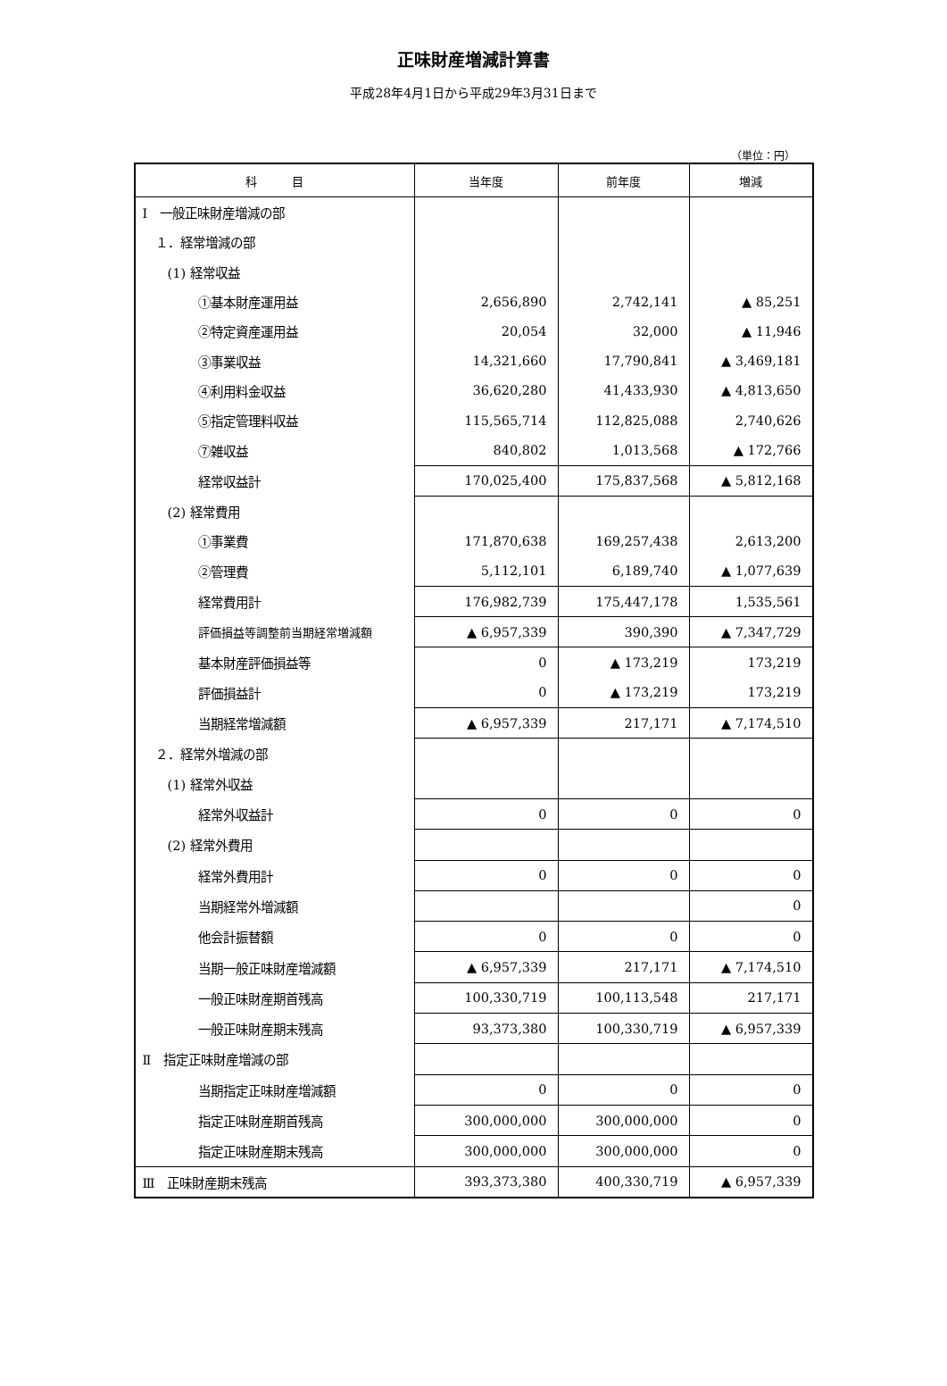正味財産増減計算書
平成28年4月1日から平成29年3月31日まで
（単位：円）
| 科 目 | 当年度 | 前年度 | 増減 |
| --- | --- | --- | --- |
| Ⅰ 一般正味財産増減の部 | | | |
| １．経常増減の部 | | | |
| (1) 経常収益 | | | |
| ①基本財産運用益 | 2,656,890 | 2,742,141 | ▲ 85,251 |
| ②特定資産運用益 | 20,054 | 32,000 | ▲ 11,946 |
| ③事業収益 | 14,321,660 | 17,790,841 | ▲ 3,469,181 |
| ④利用料金収益 | 36,620,280 | 41,433,930 | ▲ 4,813,650 |
| ⑤指定管理料収益 | 115,565,714 | 112,825,088 | 2,740,626 |
| ⑦雑収益 | 840,802 | 1,013,568 | ▲ 172,766 |
| 経常収益計 | 170,025,400 | 175,837,568 | ▲ 5,812,168 |
| (2) 経常費用 | | | |
| ①事業費 | 171,870,638 | 169,257,438 | 2,613,200 |
| ②管理費 | 5,112,101 | 6,189,740 | ▲ 1,077,639 |
| 経常費用計 | 176,982,739 | 175,447,178 | 1,535,561 |
| 評価損益等調整前当期経常増減額 | ▲ 6,957,339 | 390,390 | ▲ 7,347,729 |
| 基本財産評価損益等 | 0 | ▲ 173,219 | 173,219 |
| 評価損益計 | 0 | ▲ 173,219 | 173,219 |
| 当期経常増減額 | ▲ 6,957,339 | 217,171 | ▲ 7,174,510 |
| ２．経常外増減の部 | | | |
| (1) 経常外収益 | | | |
| 経常外収益計 | 0 | 0 | 0 |
| (2) 経常外費用 | | | |
| 経常外費用計 | 0 | 0 | 0 |
| 当期経常外増減額 | | | 0 |
| 他会計振替額 | 0 | 0 | 0 |
| 当期一般正味財産増減額 | ▲ 6,957,339 | 217,171 | ▲ 7,174,510 |
| 一般正味財産期首残高 | 100,330,719 | 100,113,548 | 217,171 |
| 一般正味財産期末残高 | 93,373,380 | 100,330,719 | ▲ 6,957,339 |
| Ⅱ 指定正味財産増減の部 | | | |
| 当期指定正味財産増減額 | 0 | 0 | 0 |
| 指定正味財産期首残高 | 300,000,000 | 300,000,000 | 0 |
| 指定正味財産期末残高 | 300,000,000 | 300,000,000 | 0 |
| Ⅲ 正味財産期末残高 | 393,373,380 | 400,330,719 | ▲ 6,957,339 |